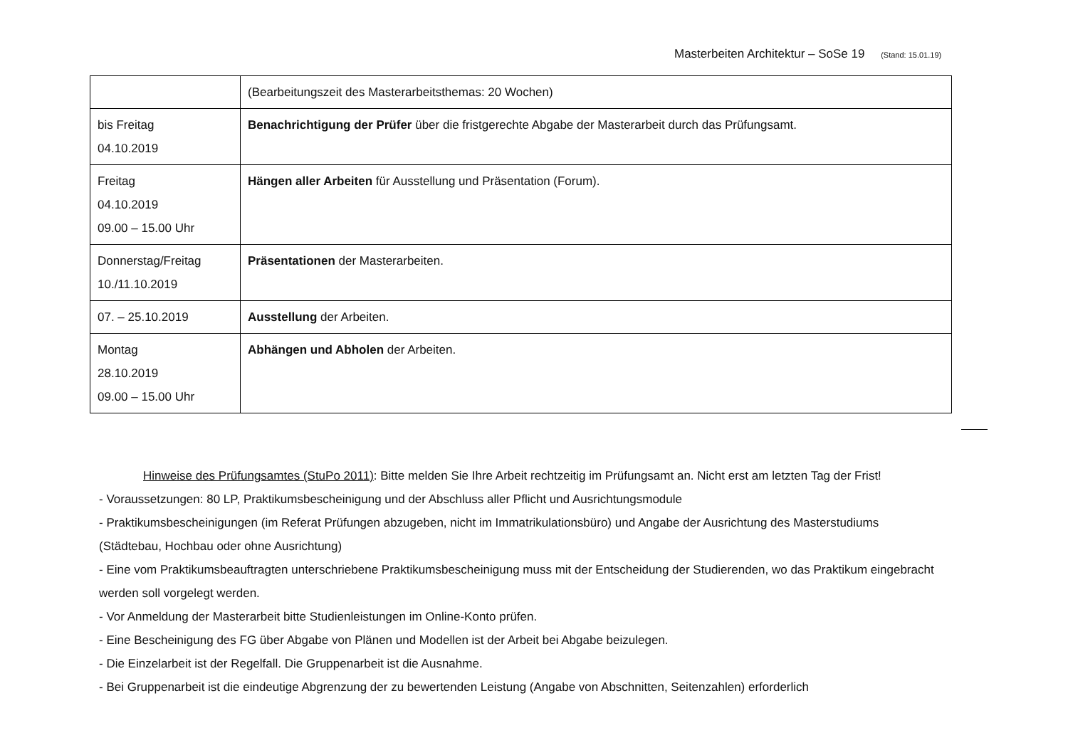Masterbeiten Architektur – SoSe 19 (Stand: 15.01.19)
| | (Bearbeitungszeit des Masterarbeitsthemas: 20 Wochen) |
| bis Freitag 04.10.2019 | Benachrichtigung der Prüfer über die fristgerechte Abgabe der Masterarbeit durch das Prüfungsamt. |
| Freitag 04.10.2019 09.00 – 15.00 Uhr | Hängen aller Arbeiten für Ausstellung und Präsentation (Forum). |
| Donnerstag/Freitag 10./11.10.2019 | Präsentationen der Masterarbeiten. |
| 07. – 25.10.2019 | Ausstellung der Arbeiten. |
| Montag 28.10.2019 09.00 – 15.00 Uhr | Abhängen und Abholen der Arbeiten. |
Hinweise des Prüfungsamtes (StuPo 2011): Bitte melden Sie Ihre Arbeit rechtzeitig im Prüfungsamt an. Nicht erst am letzten Tag der Frist!
- Voraussetzungen: 80 LP, Praktikumsbescheinigung und der Abschluss aller Pflicht und Ausrichtungsmodule
- Praktikumsbescheinigungen (im Referat Prüfungen abzugeben, nicht im Immatrikulationsbüro) und Angabe der Ausrichtung des Masterstudiums
(Städtebau, Hochbau oder ohne Ausrichtung)
- Eine vom Praktikumsbeauftragten unterschriebene Praktikumsbescheinigung muss mit der Entscheidung der Studierenden, wo das Praktikum eingebracht werden soll vorgelegt werden.
- Vor Anmeldung der Masterarbeit bitte Studienleistungen im Online-Konto prüfen.
- Eine Bescheinigung des FG über Abgabe von Plänen und Modellen ist der Arbeit bei Abgabe beizulegen.
- Die Einzelarbeit ist der Regelfall. Die Gruppenarbeit ist die Ausnahme.
- Bei Gruppenarbeit ist die eindeutige Abgrenzung der zu bewertenden Leistung (Angabe von Abschnitten, Seitenzahlen) erforderlich